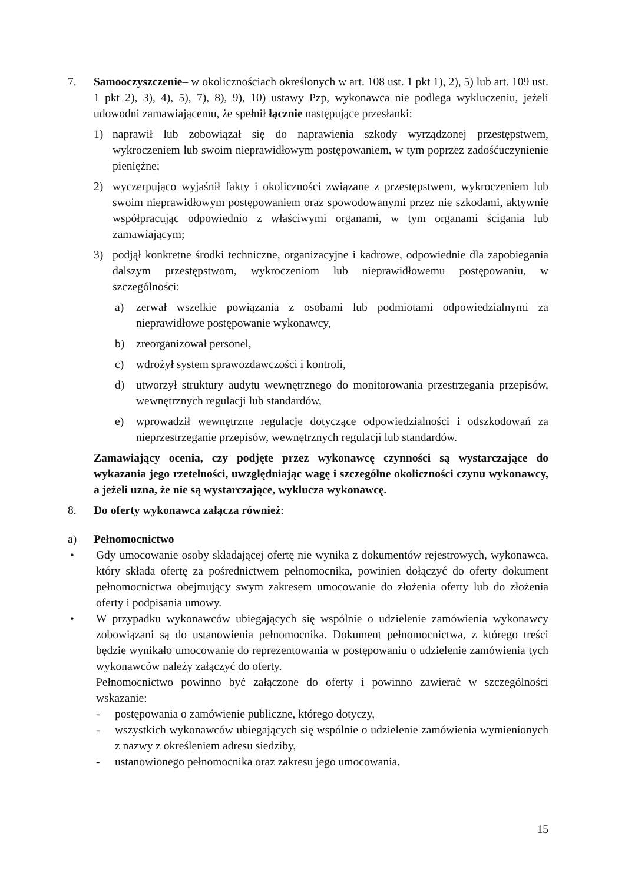7. Samooczyszczenie– w okolicznościach określonych w art. 108 ust. 1 pkt 1), 2), 5) lub art. 109 ust. 1 pkt 2), 3), 4), 5), 7), 8), 9), 10) ustawy Pzp, wykonawca nie podlega wykluczeniu, jeżeli udowodni zamawiającemu, że spełnił łącznie następujące przesłanki:
1) naprawił lub zobowiązał się do naprawienia szkody wyrządzonej przestępstwem, wykroczeniem lub swoim nieprawidłowym postępowaniem, w tym poprzez zadośćuczynienie pieniężne;
2) wyczerpująco wyjaśnił fakty i okoliczności związane z przestępstwem, wykroczeniem lub swoim nieprawidłowym postępowaniem oraz spowodowanymi przez nie szkodami, aktywnie współpracując odpowiednio z właściwymi organami, w tym organami ścigania lub zamawiającym;
3) podjął konkretne środki techniczne, organizacyjne i kadrowe, odpowiednie dla zapobiegania dalszym przestępstwom, wykroczeniom lub nieprawidłowemu postępowaniu, w szczególności:
a) zerwał wszelkie powiązania z osobami lub podmiotami odpowiedzialnymi za nieprawidłowe postępowanie wykonawcy,
b) zreorganizował personel,
c) wdrożył system sprawozdawczości i kontroli,
d) utworzył struktury audytu wewnętrznego do monitorowania przestrzegania przepisów, wewnętrznych regulacji lub standardów,
e) wprowadził wewnętrzne regulacje dotyczące odpowiedzialności i odszkodowań za nieprzestrzeganie przepisów, wewnętrznych regulacji lub standardów.
Zamawiający ocenia, czy podjęte przez wykonawcę czynności są wystarczające do wykazania jego rzetelności, uwzględniając wagę i szczególne okoliczności czynu wykonawcy, a jeżeli uzna, że nie są wystarczające, wyklucza wykonawcę.
8. Do oferty wykonawca załącza również:
a) Pełnomocnictwo
• Gdy umocowanie osoby składającej ofertę nie wynika z dokumentów rejestrowych, wykonawca, który składa ofertę za pośrednictwem pełnomocnika, powinien dołączyć do oferty dokument pełnomocnictwa obejmujący swym zakresem umocowanie do złożenia oferty lub do złożenia oferty i podpisania umowy.
• W przypadku wykonawców ubiegających się wspólnie o udzielenie zamówienia wykonawcy zobowiązani są do ustanowienia pełnomocnika. Dokument pełnomocnictwa, z którego treści będzie wynikało umocowanie do reprezentowania w postępowaniu o udzielenie zamówienia tych wykonawców należy załączyć do oferty.
Pełnomocnictwo powinno być załączone do oferty i powinno zawierać w szczególności wskazanie:
- postępowania o zamówienie publiczne, którego dotyczy,
- wszystkich wykonawców ubiegających się wspólnie o udzielenie zamówienia wymienionych z nazwy z określeniem adresu siedziby,
- ustanowionego pełnomocnika oraz zakresu jego umocowania.
15